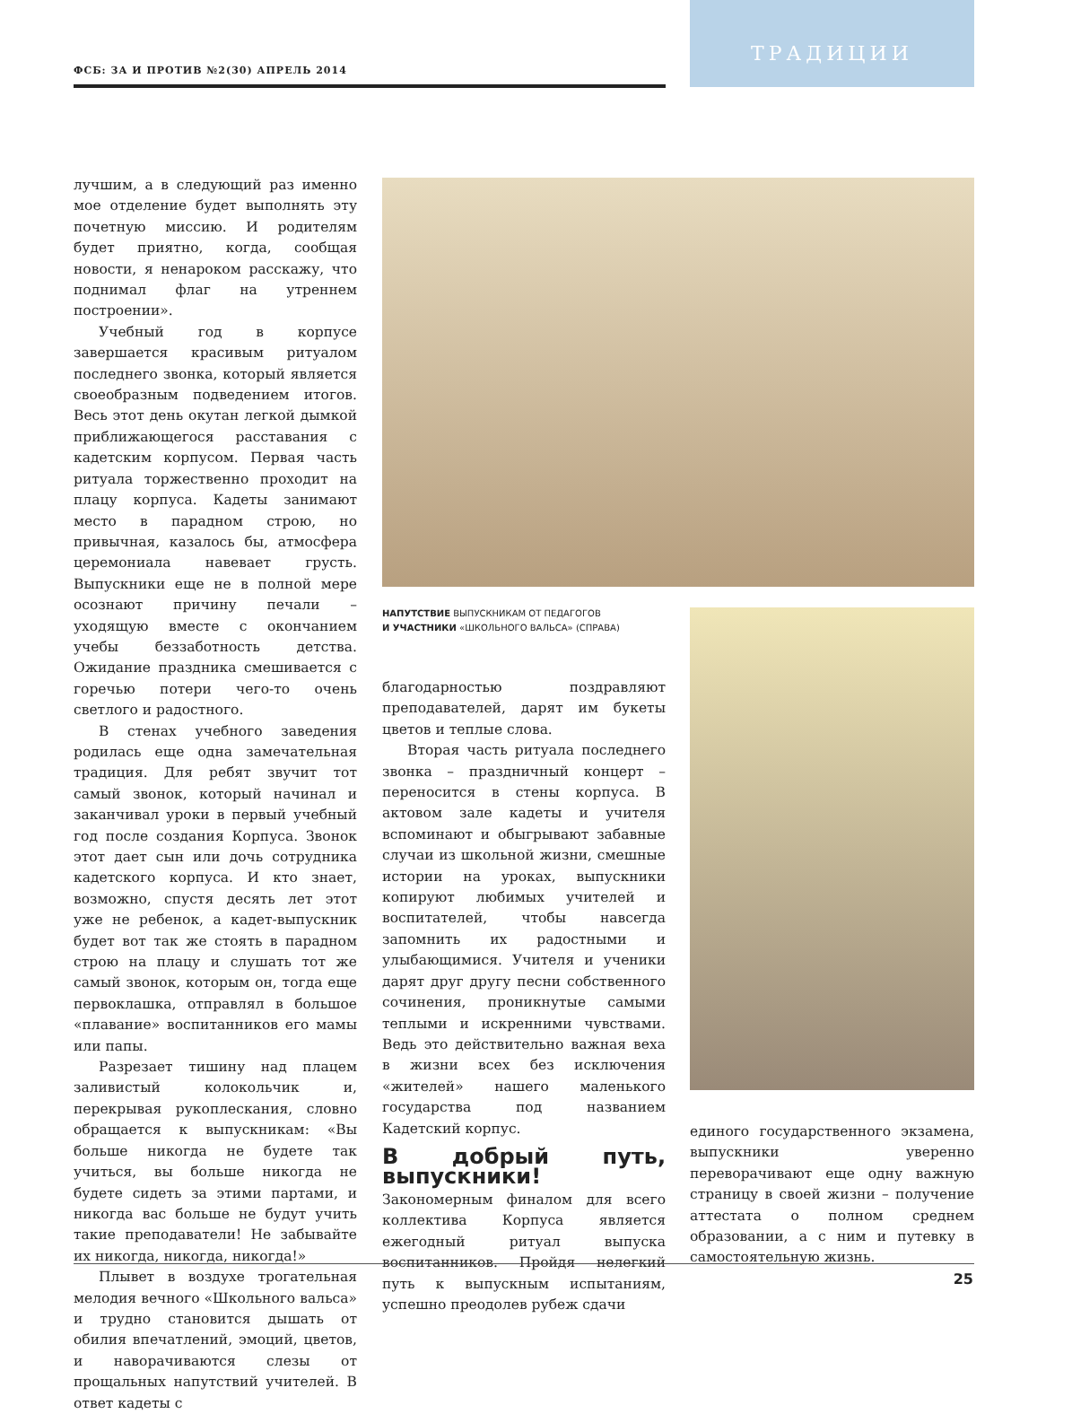ФСБ: ЗА И ПРОТИВ №2(30) АПРЕЛЬ 2014
ТРАДИЦИИ
лучшим, а в следующий раз именно мое отделение будет выполнять эту почетную миссию. И родителям будет приятно, когда, сообщая новости, я ненароком расскажу, что поднимал флаг на утреннем построении».
Учебный год в корпусе завершается красивым ритуалом последнего звонка, который является своеобразным подведением итогов. Весь этот день окутан легкой дымкой приближающегося расставания с кадетским корпусом. Первая часть ритуала торжественно проходит на плацу корпуса. Кадеты занимают место в парадном строю, но привычная, казалось бы, атмосфера церемониала навевает грусть. Выпускники еще не в полной мере осознают причину печали – уходящую вместе с окончанием учебы беззаботность детства. Ожидание праздника смешивается с горечью потери чего-то очень светлого и радостного.
В стенах учебного заведения родилась еще одна замечательная традиция. Для ребят звучит тот самый звонок, который начинал и заканчивал уроки в первый учебный год после создания Корпуса. Звонок этот дает сын или дочь сотрудника кадетского корпуса. И кто знает, возможно, спустя десять лет этот уже не ребенок, а кадет-выпускник будет вот так же стоять в парадном строю на плацу и слушать тот же самый звонок, которым он, тогда еще первоклашка, отправлял в большое «плавание» воспитанников его мамы или папы.
Разрезает тишину над плацем заливистый колокольчик и, перекрывая рукоплескания, словно обращается к выпускникам: «Вы больше никогда не будете так учиться, вы больше никогда не будете сидеть за этими партами, и никогда вас больше не будут учить такие преподаватели! Не забывайте их никогда, никогда, никогда!»
Плывет в воздухе трогательная мелодия вечного «Школьного вальса» и трудно становится дышать от обилия впечатлений, эмоций, цветов, и наворачиваются слезы от прощальных напутствий учителей. В ответ кадеты с
НАПУТСТВИЕ ВЫПУСКНИКАМ ОТ ПЕДАГОГОВ
И УЧАСТНИКИ «ШКОЛЬНОГО ВАЛЬСА» (СПРАВА)
благодарностью поздравляют преподавателей, дарят им букеты цветов и теплые слова.
Вторая часть ритуала последнего звонка – праздничный концерт – переносится в стены корпуса. В актовом зале кадеты и учителя вспоминают и обыгрывают забавные случаи из школьной жизни, смешные истории на уроках, выпускники копируют любимых учителей и воспитателей, чтобы навсегда запомнить их радостными и улыбающимися. Учителя и ученики дарят друг другу песни собственного сочинения, проникнутые самыми теплыми и искренними чувствами. Ведь это действительно важная веха в жизни всех без исключения «жителей» нашего маленького государства под названием Кадетский корпус.
В добрый путь, выпускники!
Закономерным финалом для всего коллектива Корпуса является ежегодный ритуал выпуска воспитанников. Пройдя нелегкий путь к выпускным испытаниям, успешно преодолев рубеж сдачи
единого государственного экзамена, выпускники уверенно переворачивают еще одну важную страницу в своей жизни – получение аттестата о полном среднем образовании, а с ним и путевку в самостоятельную жизнь.
25